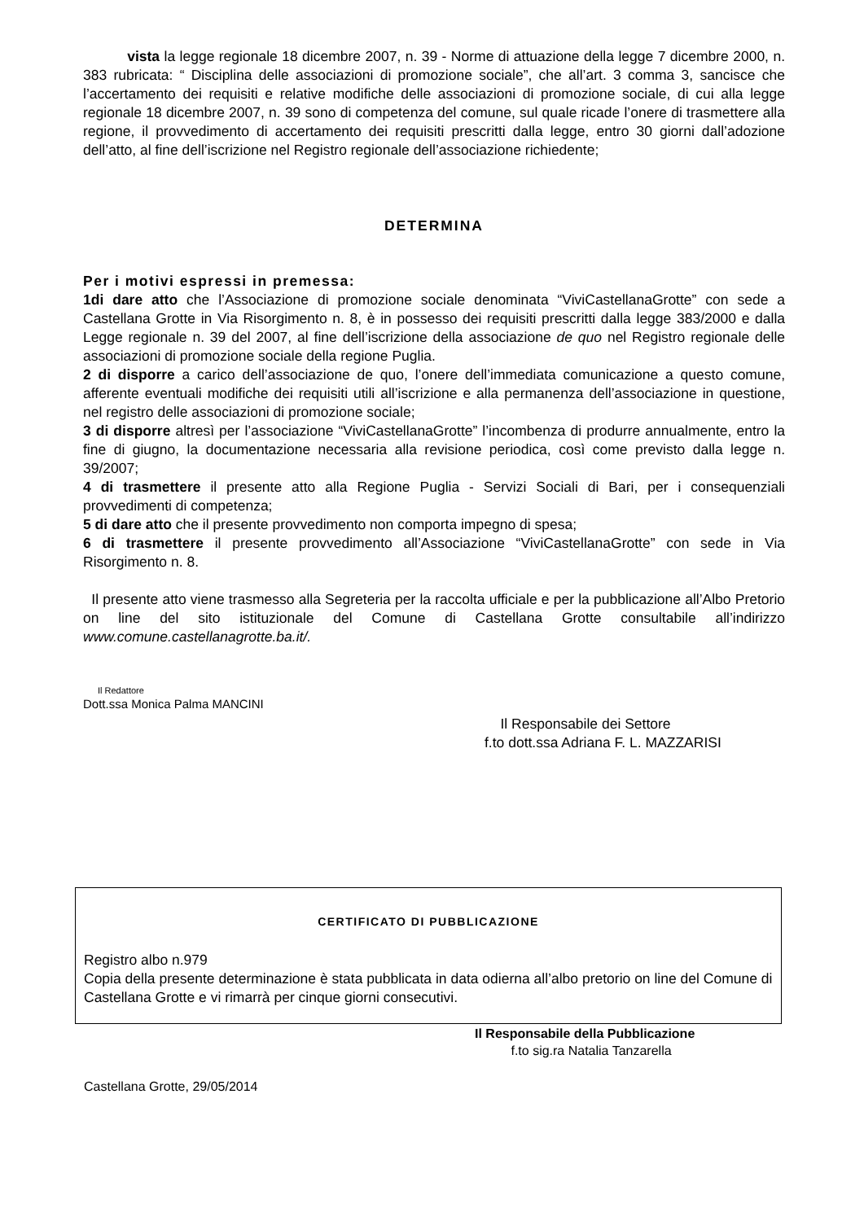vista la legge regionale 18 dicembre 2007, n. 39 - Norme di attuazione della legge 7 dicembre 2000, n. 383 rubricata: “ Disciplina delle associazioni di promozione sociale”, che all’art. 3 comma 3, sancisce che l’accertamento dei requisiti e relative modifiche delle associazioni di promozione sociale, di cui alla legge regionale 18 dicembre 2007, n. 39 sono di competenza del comune, sul quale ricade l’onere di trasmettere alla regione, il provvedimento di accertamento dei requisiti prescritti dalla legge, entro 30 giorni dall’adozione dell’atto, al fine dell’iscrizione nel Registro regionale dell’associazione richiedente;
DETERMINA
Per i motivi espressi in premessa:
1di dare atto che l’Associazione di promozione sociale denominata “ViviCastellanaGrotte” con sede a Castellana Grotte in Via Risorgimento n. 8, è in possesso dei requisiti prescritti dalla legge 383/2000 e dalla Legge regionale n. 39 del 2007, al fine dell’iscrizione della associazione de quo nel Registro regionale delle associazioni di promozione sociale della regione Puglia.
2 di disporre a carico dell’associazione de quo, l’onere dell’immediata comunicazione a questo comune, afferente eventuali modifiche dei requisiti utili all’iscrizione e alla permanenza dell’associazione in questione, nel registro delle associazioni di promozione sociale;
3 di disporre altresì per l’associazione “ViviCastellanaGrotte” l’incombenza di produrre annualmente, entro la fine di giugno, la documentazione necessaria alla revisione periodica, così come previsto dalla legge n. 39/2007;
4 di trasmettere il presente atto alla Regione Puglia - Servizi Sociali di Bari, per i consequenziali provvedimenti di competenza;
5 di dare atto che il presente provvedimento non comporta impegno di spesa;
6 di trasmettere il presente provvedimento all’Associazione “ViviCastellanaGrotte” con sede in Via Risorgimento n. 8.
Il presente atto viene trasmesso alla Segreteria per la raccolta ufficiale e per la pubblicazione all’Albo Pretorio on line del sito istituzionale del Comune di Castellana Grotte consultabile all’indirizzo www.comune.castellanagrotte.ba.it/.
Il Redattore
Dott.ssa Monica Palma MANCINI
Il Responsabile dei Settore
f.to dott.ssa Adriana F. L. MAZZARISI
CERTIFICATO DI PUBBLICAZIONE
Registro albo n.979
Copia della presente determinazione è stata pubblicata in data odierna all’albo pretorio on line del Comune di Castellana Grotte e vi rimarrà per cinque giorni consecutivi.
Il Responsabile della Pubblicazione
f.to sig.ra Natalia Tanzarella
Castellana Grotte, 29/05/2014